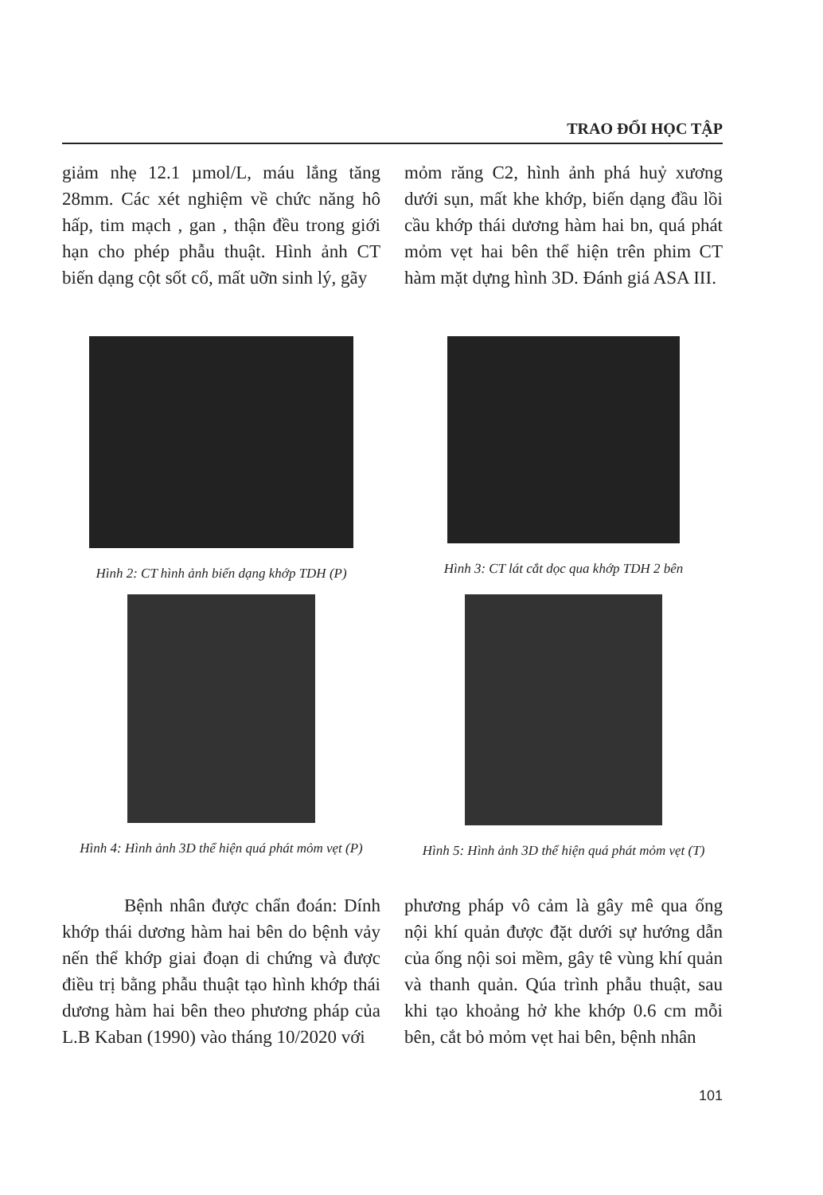TRAO ĐỔI HỌC TẬP
giảm nhẹ 12.1 µmol/L, máu lắng tăng 28mm. Các xét nghiệm về chức năng hô hấp, tim mạch , gan , thận đều trong giới hạn cho phép phẫu thuật. Hình ảnh CT biến dạng cột sốt cổ, mất uỡn sinh lý, gãy
mỏm răng C2, hình ảnh phá huỷ xương dưới sụn, mất khe khớp, biến dạng đầu lồi cầu khớp thái dương hàm hai bn, quá phát mỏm vẹt hai bên thể hiện trên phim CT hàm mặt dựng hình 3D. Đánh giá ASA III.
Hình 2: CT hình ảnh biến dạng khớp TDH (P)
Hình 3: CT lát cắt dọc qua khớp TDH 2 bên
Hình 4: Hình ảnh 3D thể hiện quá phát mỏm vẹt (P)
Hình 5: Hình ảnh 3D thể hiện quá phát mỏm vẹt (T)
Bệnh nhân được chẩn đoán: Dính khớp thái dương hàm hai bên do bệnh vảy nến thể khớp giai đoạn di chứng và được điều trị bằng phẫu thuật tạo hình khớp thái dương hàm hai bên theo phương pháp của L.B Kaban (1990) vào tháng 10/2020 với
phương pháp vô cảm là gây mê qua ống nội khí quản được đặt dưới sự hướng dẫn của ống nội soi mềm, gây tê vùng khí quản và thanh quản. Qúa trình phẫu thuật, sau khi tạo khoảng hở khe khớp 0.6 cm mỗi bên, cắt bỏ mỏm vẹt hai bên, bệnh nhân
101